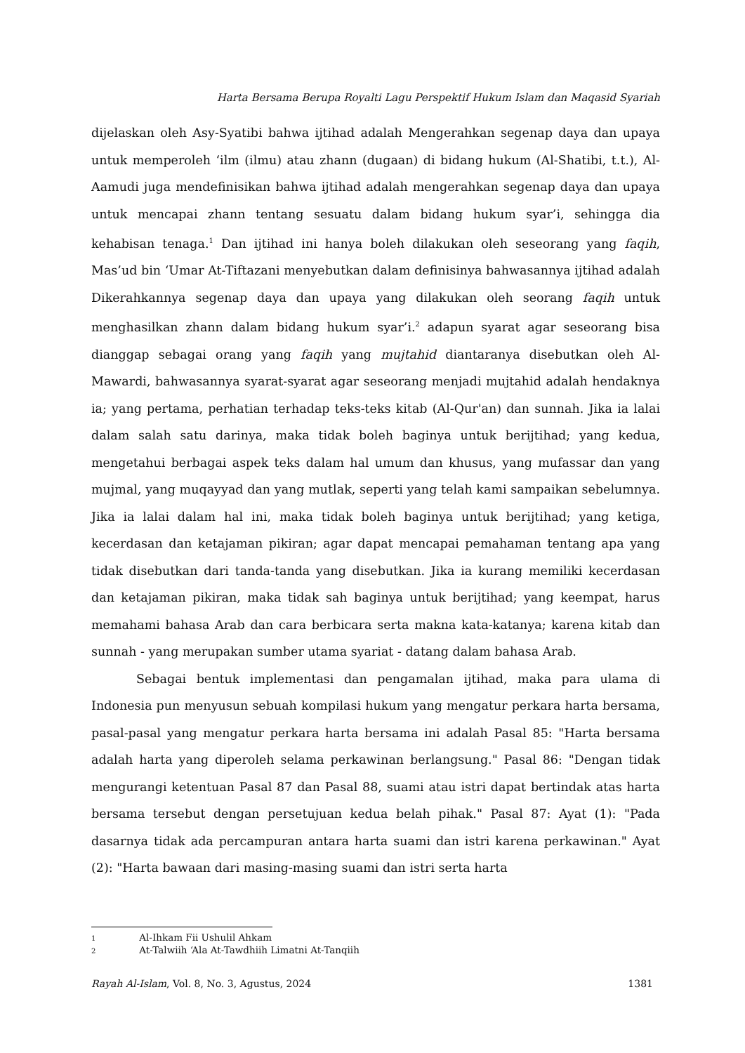Harta Bersama Berupa Royalti Lagu Perspektif Hukum Islam dan Maqasid Syariah
dijelaskan oleh Asy-Syatibi bahwa ijtihad adalah Mengerahkan segenap daya dan upaya untuk memperoleh ‘ilm (ilmu) atau zhann (dugaan) di bidang hukum (Al-Shatibi, t.t.), Al-Aamudi juga mendefinisikan bahwa ijtihad adalah mengerahkan segenap daya dan upaya untuk mencapai zhann tentang sesuatu dalam bidang hukum syar’i, sehingga dia kehabisan tenaga.<sup>1</sup> Dan ijtihad ini hanya boleh dilakukan oleh seseorang yang faqih, Mas’ud bin ‘Umar At-Tiftazani menyebutkan dalam definisinya bahwasannya ijtihad adalah Dikerahkannya segenap daya dan upaya yang dilakukan oleh seorang faqih untuk menghasilkan zhann dalam bidang hukum syar’i.<sup>2</sup> adapun syarat agar seseorang bisa dianggap sebagai orang yang faqih yang mujtahid diantaranya disebutkan oleh Al-Mawardi, bahwasannya syarat-syarat agar seseorang menjadi mujtahid adalah hendaknya ia; yang pertama, perhatian terhadap teks-teks kitab (Al-Qur'an) dan sunnah. Jika ia lalai dalam salah satu darinya, maka tidak boleh baginya untuk berijtihad; yang kedua, mengetahui berbagai aspek teks dalam hal umum dan khusus, yang mufassar dan yang mujmal, yang muqayyad dan yang mutlak, seperti yang telah kami sampaikan sebelumnya. Jika ia lalai dalam hal ini, maka tidak boleh baginya untuk berijtihad; yang ketiga, kecerdasan dan ketajaman pikiran; agar dapat mencapai pemahaman tentang apa yang tidak disebutkan dari tanda-tanda yang disebutkan. Jika ia kurang memiliki kecerdasan dan ketajaman pikiran, maka tidak sah baginya untuk berijtihad; yang keempat, harus memahami bahasa Arab dan cara berbicara serta makna kata-katanya; karena kitab dan sunnah - yang merupakan sumber utama syariat - datang dalam bahasa Arab.
Sebagai bentuk implementasi dan pengamalan ijtihad, maka para ulama di Indonesia pun menyusun sebuah kompilasi hukum yang mengatur perkara harta bersama, pasal-pasal yang mengatur perkara harta bersama ini adalah Pasal 85: "Harta bersama adalah harta yang diperoleh selama perkawinan berlangsung." Pasal 86: "Dengan tidak mengurangi ketentuan Pasal 87 dan Pasal 88, suami atau istri dapat bertindak atas harta bersama tersebut dengan persetujuan kedua belah pihak." Pasal 87: Ayat (1): "Pada dasarnya tidak ada percampuran antara harta suami dan istri karena perkawinan." Ayat (2): "Harta bawaan dari masing-masing suami dan istri serta harta
1 Al-Ihkam Fii Ushulil Ahkam
2 At-Talwiih ‘Ala At-Tawdhiih Limatni At-Tanqiih
Rayah Al-Islam, Vol. 8, No. 3, Agustus, 2024
1381